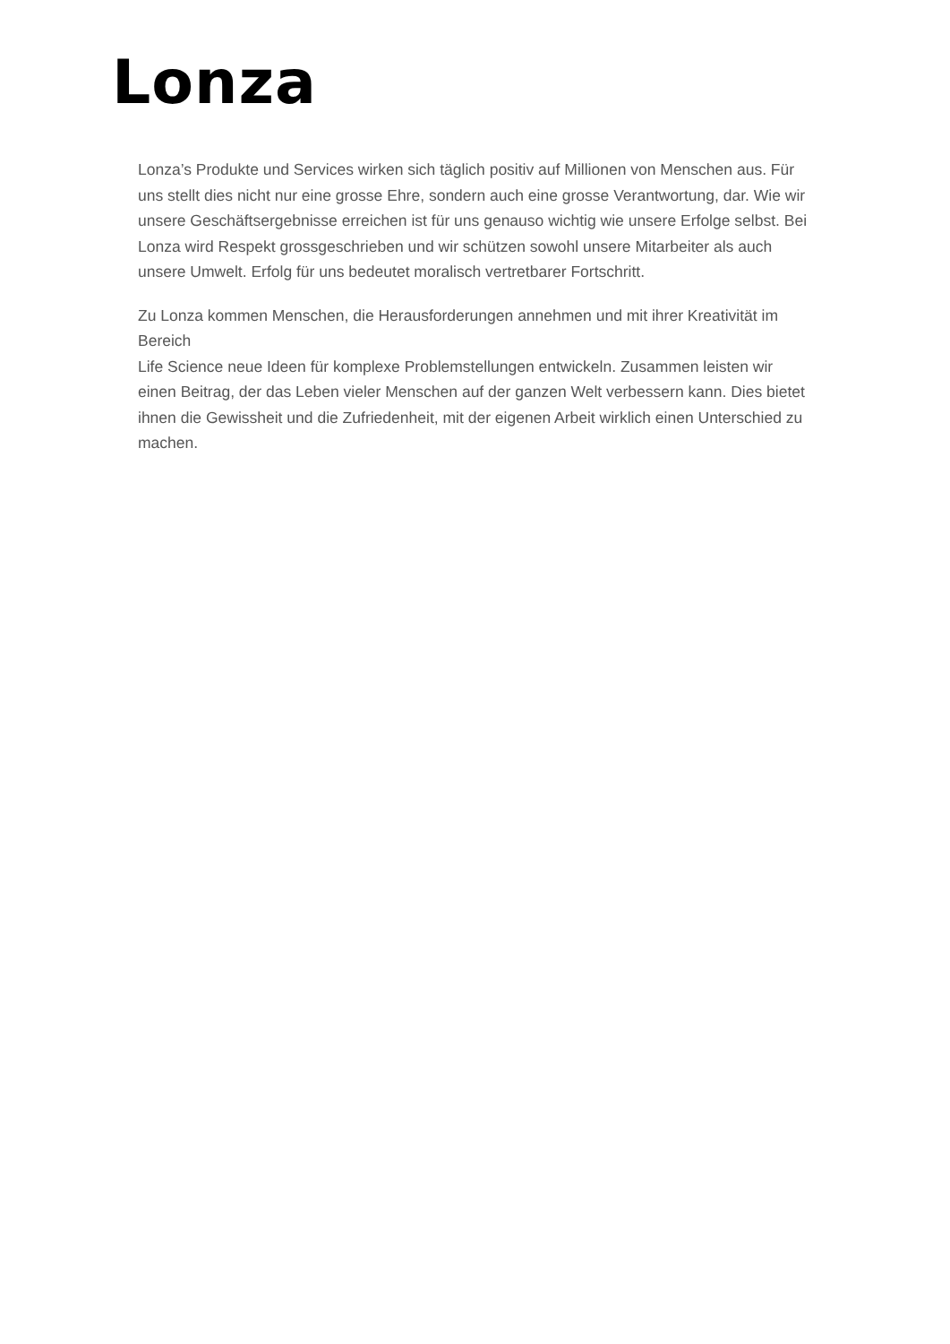Lonza
Lonza’s Produkte und Services wirken sich täglich positiv auf Millionen von Menschen aus. Für uns stellt dies nicht nur eine grosse Ehre, sondern auch eine grosse Verantwortung, dar. Wie wir unsere Geschäftsergebnisse erreichen ist für uns genauso wichtig wie unsere Erfolge selbst. Bei Lonza wird Respekt grossgeschrieben und wir schützen sowohl unsere Mitarbeiter als auch unsere Umwelt. Erfolg für uns bedeutet moralisch vertretbarer Fortschritt.
Zu Lonza kommen Menschen, die Herausforderungen annehmen und mit ihrer Kreativität im Bereich
Life Science neue Ideen für komplexe Problemstellungen entwickeln. Zusammen leisten wir einen Beitrag, der das Leben vieler Menschen auf der ganzen Welt verbessern kann. Dies bietet ihnen die Gewissheit und die Zufriedenheit, mit der eigenen Arbeit wirklich einen Unterschied zu machen.